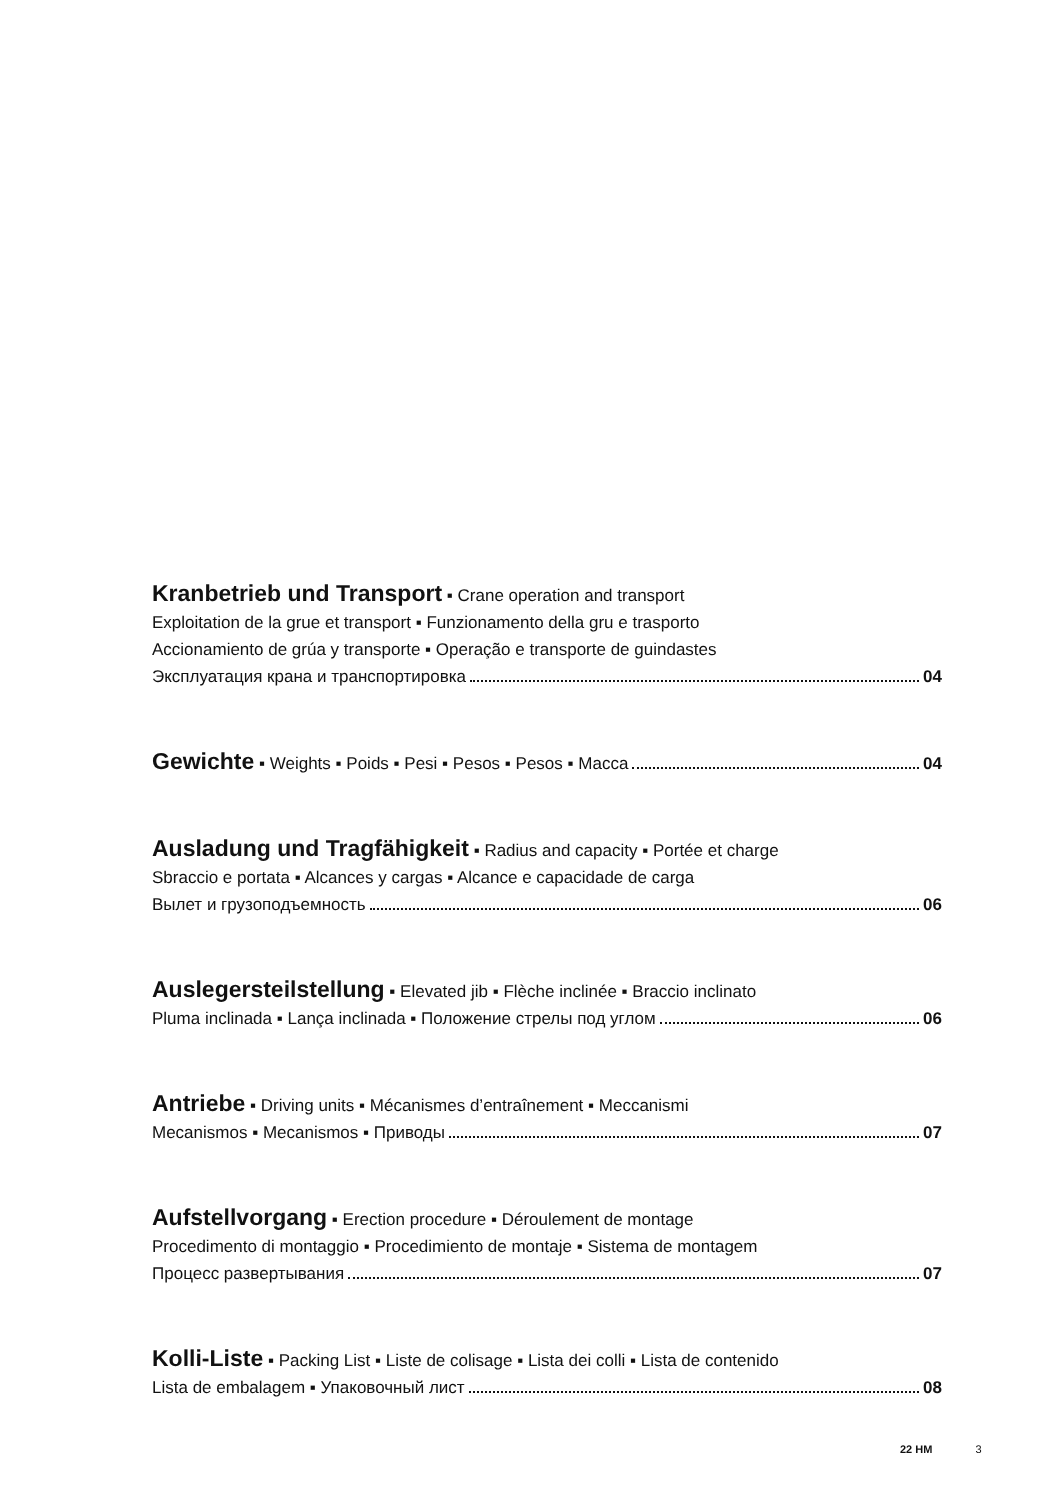Kranbetrieb und Transport ▪ Crane operation and transport
Exploitation de la grue et transport ▪ Funzionamento della gru e trasporto
Accionamiento de grúa y transporte ▪ Operação e transporte de guindastes
Эксплуатация крана и транспортировка 04
Gewichte ▪ Weights ▪ Poids ▪ Pesi ▪ Pesos ▪ Pesos ▪ Macca 04
Ausladung und Tragfähigkeit ▪ Radius and capacity ▪ Portée et charge
Sbraccio e portata ▪ Alcances y cargas ▪ Alcance e capacidade de carga
Вылет и грузоподъемность 06
Auslegersteilstellung ▪ Elevated jib ▪ Flèche inclinée ▪ Braccio inclinato
Pluma inclinada ▪ Lança inclinada ▪ Положение стрелы под углом 06
Antriebe ▪ Driving units ▪ Mécanismes d’entraînement ▪ Meccanismi
Mecanismos ▪ Mecanismos ▪ Приводы 07
Aufstellvorgang ▪ Erection procedure ▪ Déroulement de montage
Procedimento di montaggio ▪ Procedimiento de montaje ▪ Sistema de montagem
Процесс развертывания 07
Kolli-Liste ▪ Packing List ▪ Liste de colisage ▪ Lista dei colli ▪ Lista de contenido
Lista de embalagem ▪ Упаковочный лист 08
22 HM 3